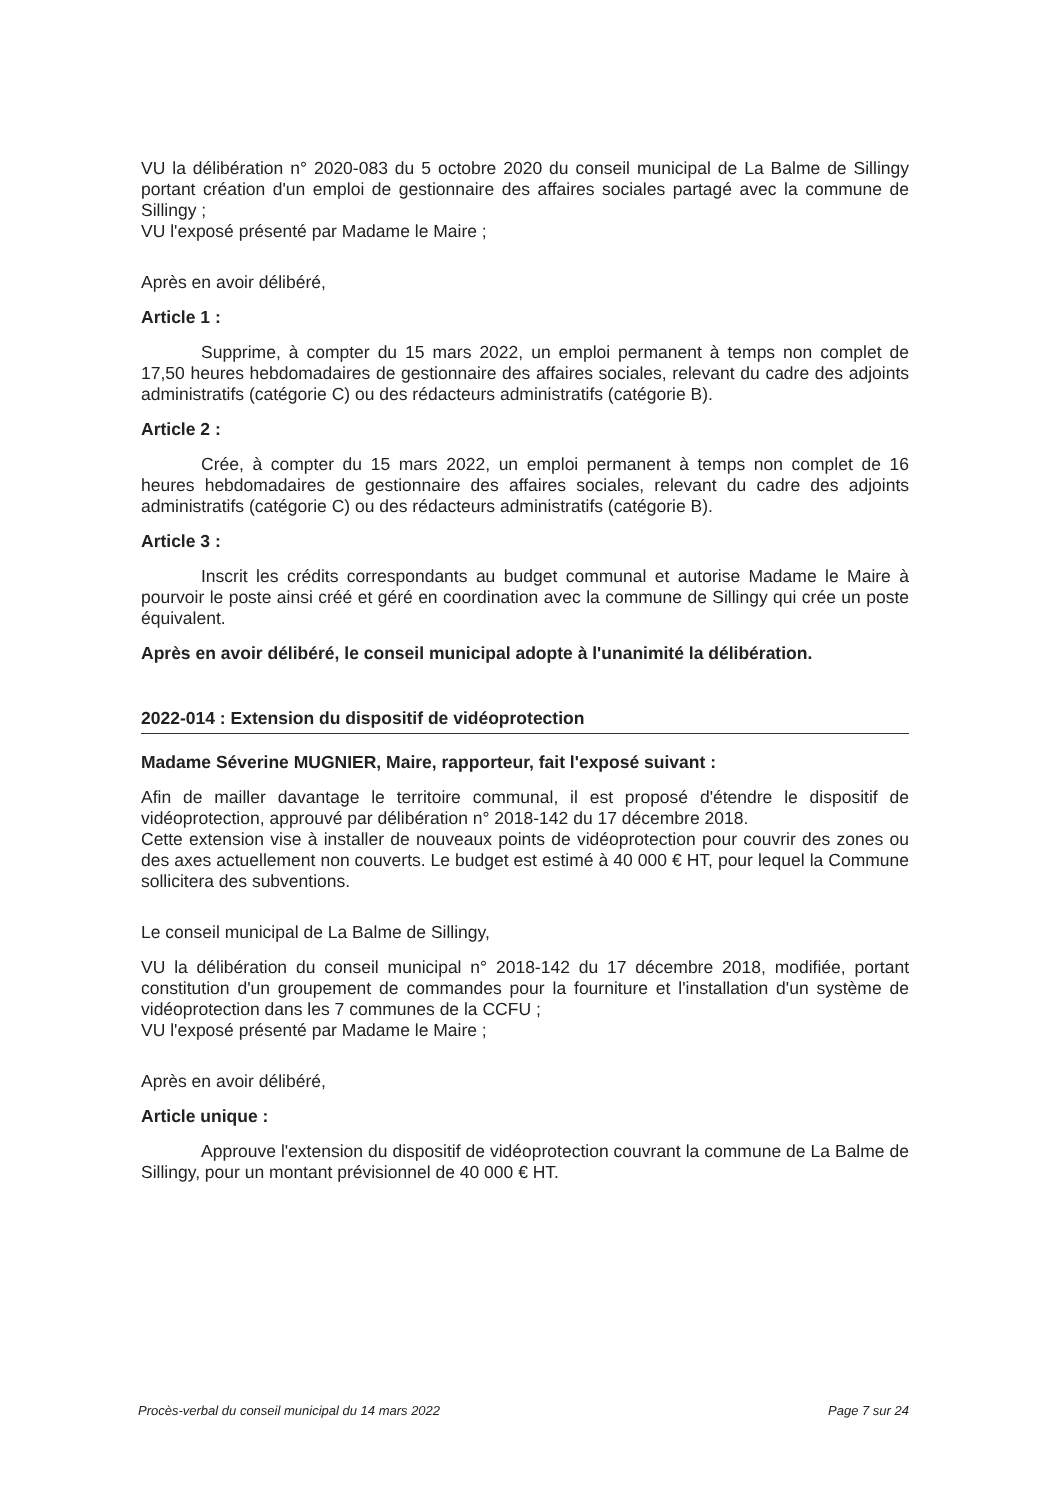VU la délibération n° 2020-083 du 5 octobre 2020 du conseil municipal de La Balme de Sillingy portant création d'un emploi de gestionnaire des affaires sociales partagé avec la commune de Sillingy ;
VU l'exposé présenté par Madame le Maire ;
Après en avoir délibéré,
Article 1 :
Supprime, à compter du 15 mars 2022, un emploi permanent à temps non complet de 17,50 heures hebdomadaires de gestionnaire des affaires sociales, relevant du cadre des adjoints administratifs (catégorie C) ou des rédacteurs administratifs (catégorie B).
Article 2 :
Crée, à compter du 15 mars 2022, un emploi permanent à temps non complet de 16 heures hebdomadaires de gestionnaire des affaires sociales, relevant du cadre des adjoints administratifs (catégorie C) ou des rédacteurs administratifs (catégorie B).
Article 3 :
Inscrit les crédits correspondants au budget communal et autorise Madame le Maire à pourvoir le poste ainsi créé et géré en coordination avec la commune de Sillingy qui crée un poste équivalent.
Après en avoir délibéré, le conseil municipal adopte à l'unanimité la délibération.
2022-014 : Extension du dispositif de vidéoprotection
Madame Séverine MUGNIER, Maire, rapporteur, fait l'exposé suivant :
Afin de mailler davantage le territoire communal, il est proposé d'étendre le dispositif de vidéoprotection, approuvé par délibération n° 2018-142 du 17 décembre 2018.
Cette extension vise à installer de nouveaux points de vidéoprotection pour couvrir des zones ou des axes actuellement non couverts. Le budget est estimé à 40 000 € HT, pour lequel la Commune sollicitera des subventions.
Le conseil municipal de La Balme de Sillingy,
VU la délibération du conseil municipal n° 2018-142 du 17 décembre 2018, modifiée, portant constitution d'un groupement de commandes pour la fourniture et l'installation d'un système de vidéoprotection dans les 7 communes de la CCFU ;
VU l'exposé présenté par Madame le Maire ;
Après en avoir délibéré,
Article unique :
Approuve l'extension du dispositif de vidéoprotection couvrant la commune de La Balme de Sillingy, pour un montant prévisionnel de 40 000 € HT.
Procès-verbal du conseil municipal du 14 mars 2022 Page 7 sur 24